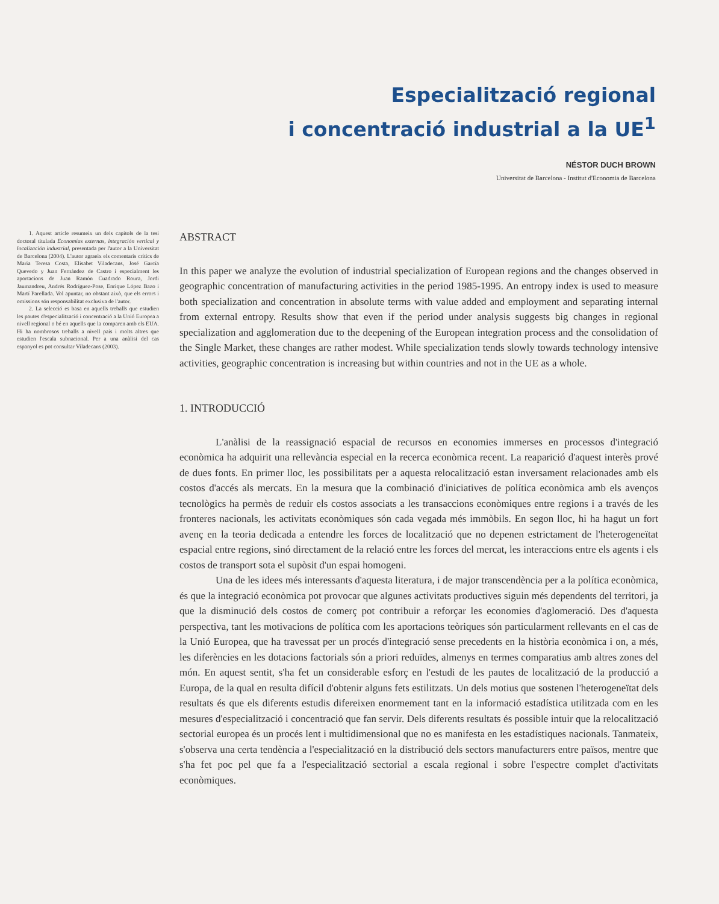Especialització regional
i concentració industrial a la UE<sup>1</sup>
NÉSTOR DUCH BROWN
Universitat de Barcelona - Institut d'Economia de Barcelona
1. Aquest article resumeix un dels capítols de la tesi doctoral titulada Economías externas, integración vertical y localización industrial, presentada per l'autor a la Universitat de Barcelona (2004). L'autor agraeix els comentaris crítics de Maria Teresa Costa, Elisabet Viladecans, José García Quevedo y Juan Fernández de Castro i especialment les aportacions de Juan Ramón Cuadrado Roura, Jordi Jaumandreu, Andrés Rodríguez-Pose, Enrique López Bazo i Martí Parellada. Vol apuntar, no obstant això, que els errors i omissions són responsabilitat exclusiva de l'autor.
2. La selecció es basa en aquells treballs que estudien les pautes d'especialització i concentració a la Unió Europea a nivell regional o bé en aquells que la comparen amb els EUA. Hi ha nombrosos treballs a nivell país i molts altres que estudien l'escala subnacional. Per a una anàlisi del cas espanyol es pot consultar Viladecans (2003).
ABSTRACT
In this paper we analyze the evolution of industrial specialization of European regions and the changes observed in geographic concentration of manufacturing activities in the period 1985-1995. An entropy index is used to measure both specialization and concentration in absolute terms with value added and employment and separating internal from external entropy. Results show that even if the period under analysis suggests big changes in regional specialization and agglomeration due to the deepening of the European integration process and the consolidation of the Single Market, these changes are rather modest. While specialization tends slowly towards technology intensive activities, geographic concentration is increasing but within countries and not in the UE as a whole.
1. INTRODUCCIÓ
L'anàlisi de la reassignació espacial de recursos en economies immerses en processos d'integració econòmica ha adquirit una rellevància especial en la recerca econòmica recent. La reaparició d'aquest interès prové de dues fonts. En primer lloc, les possibilitats per a aquesta relocalització estan inversament relacionades amb els costos d'accés als mercats. En la mesura que la combinació d'iniciatives de política econòmica amb els avenços tecnològics ha permès de reduir els costos associats a les transaccions econòmiques entre regions i a través de les fronteres nacionals, les activitats econòmiques són cada vegada més immòbils. En segon lloc, hi ha hagut un fort avenç en la teoria dedicada a entendre les forces de localització que no depenen estrictament de l'heterogeneïtat espacial entre regions, sinó directament de la relació entre les forces del mercat, les interaccions entre els agents i els costos de transport sota el supòsit d'un espai homogeni.
Una de les idees més interessants d'aquesta literatura, i de major transcendència per a la política econòmica, és que la integració econòmica pot provocar que algunes activitats productives siguin més dependents del territori, ja que la disminució dels costos de comerç pot contribuir a reforçar les economies d'aglomeració. Des d'aquesta perspectiva, tant les motivacions de política com les aportacions teòriques són particularment rellevants en el cas de la Unió Europea, que ha travessat per un procés d'integració sense precedents en la història econòmica i on, a més, les diferències en les dotacions factorials són a priori reduïdes, almenys en termes comparatius amb altres zones del món. En aquest sentit, s'ha fet un considerable esforç en l'estudi de les pautes de localització de la producció a Europa, de la qual en resulta difícil d'obtenir alguns fets estilitzats. Un dels motius que sostenen l'heterogeneïtat dels resultats és que els diferents estudis difereixen enormement tant en la informació estadística utilitzada com en les mesures d'especialització i concentració que fan servir. Dels diferents resultats és possible intuir que la relocalització sectorial europea és un procés lent i multidimensional que no es manifesta en les estadístiques nacionals. Tanmateix, s'observa una certa tendència a l'especialització en la distribució dels sectors manufacturers entre països, mentre que s'ha fet poc pel que fa a l'especialització sectorial a escala regional i sobre l'espectre complet d'activitats econòmiques.